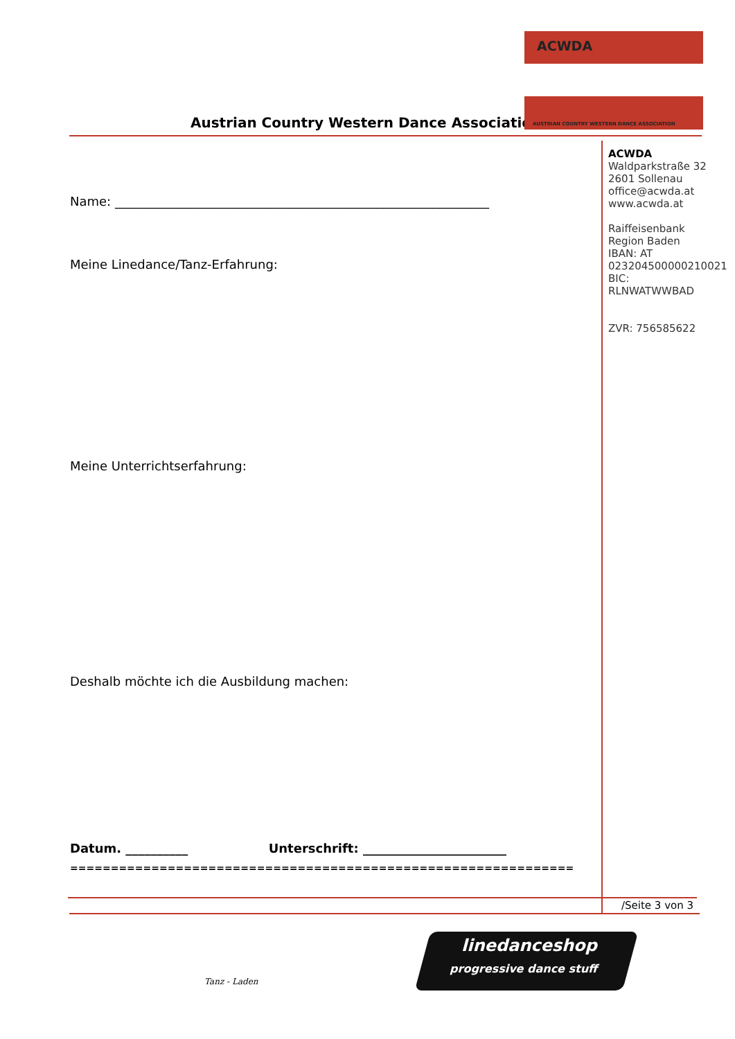Austrian Country Western Dance Association
ACWDA
AUSTRIAN COUNTRY WESTERN DANCE ASSOCIATION
ACWDA
Waldparkstraße 32
2601 Sollenau
office@acwda.at
www.acwda.at
Raiffeisenbank
Region Baden
IBAN: AT
023204500000210021
BIC:
RLNWATWWBAD
ZVR: 756585622
Name: ____________________________________________________________
Meine Linedance/Tanz-Erfahrung:
Meine Unterrichtserfahrung:
Deshalb möchte ich die Ausbildung machen:
Datum. __________ Unterschrift: _______________________
==============================================================
/Seite 3 von 3
Tanz - Laden
linedanceshop
progressive dance stuff